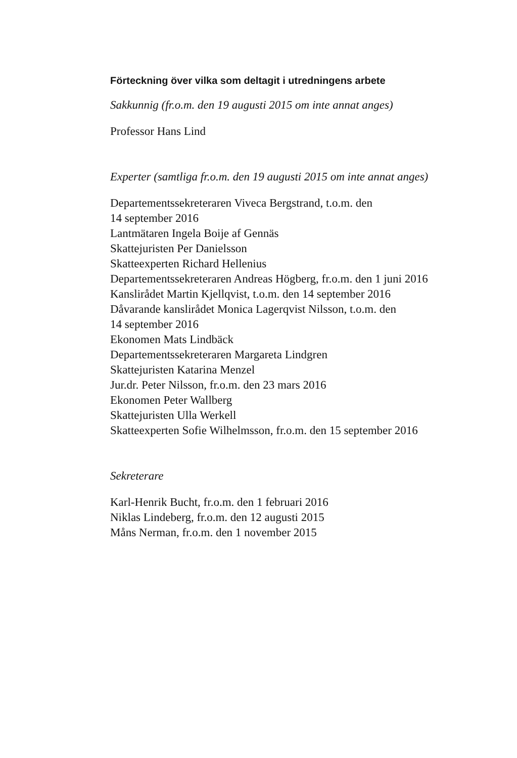Förteckning över vilka som deltagit i utredningens arbete
Sakkunnig (fr.o.m. den 19 augusti 2015 om inte annat anges)
Professor Hans Lind
Experter (samtliga fr.o.m. den 19 augusti 2015 om inte annat anges)
Departementssekreteraren Viveca Bergstrand, t.o.m. den
14 september 2016
Lantmätaren Ingela Boije af Gennäs
Skattejuristen Per Danielsson
Skatteexperten Richard Hellenius
Departementssekreteraren Andreas Högberg, fr.o.m. den 1 juni 2016
Kanslirådet Martin Kjellqvist, t.o.m. den 14 september 2016
Dåvarande kanslirådet Monica Lagerqvist Nilsson, t.o.m. den
14 september 2016
Ekonomen Mats Lindbäck
Departementssekreteraren Margareta Lindgren
Skattejuristen Katarina Menzel
Jur.dr. Peter Nilsson, fr.o.m. den 23 mars 2016
Ekonomen Peter Wallberg
Skattejuristen Ulla Werkell
Skatteexperten Sofie Wilhelmsson, fr.o.m. den 15 september 2016
Sekreterare
Karl-Henrik Bucht, fr.o.m. den 1 februari 2016
Niklas Lindeberg, fr.o.m. den 12 augusti 2015
Måns Nerman, fr.o.m. den 1 november 2015